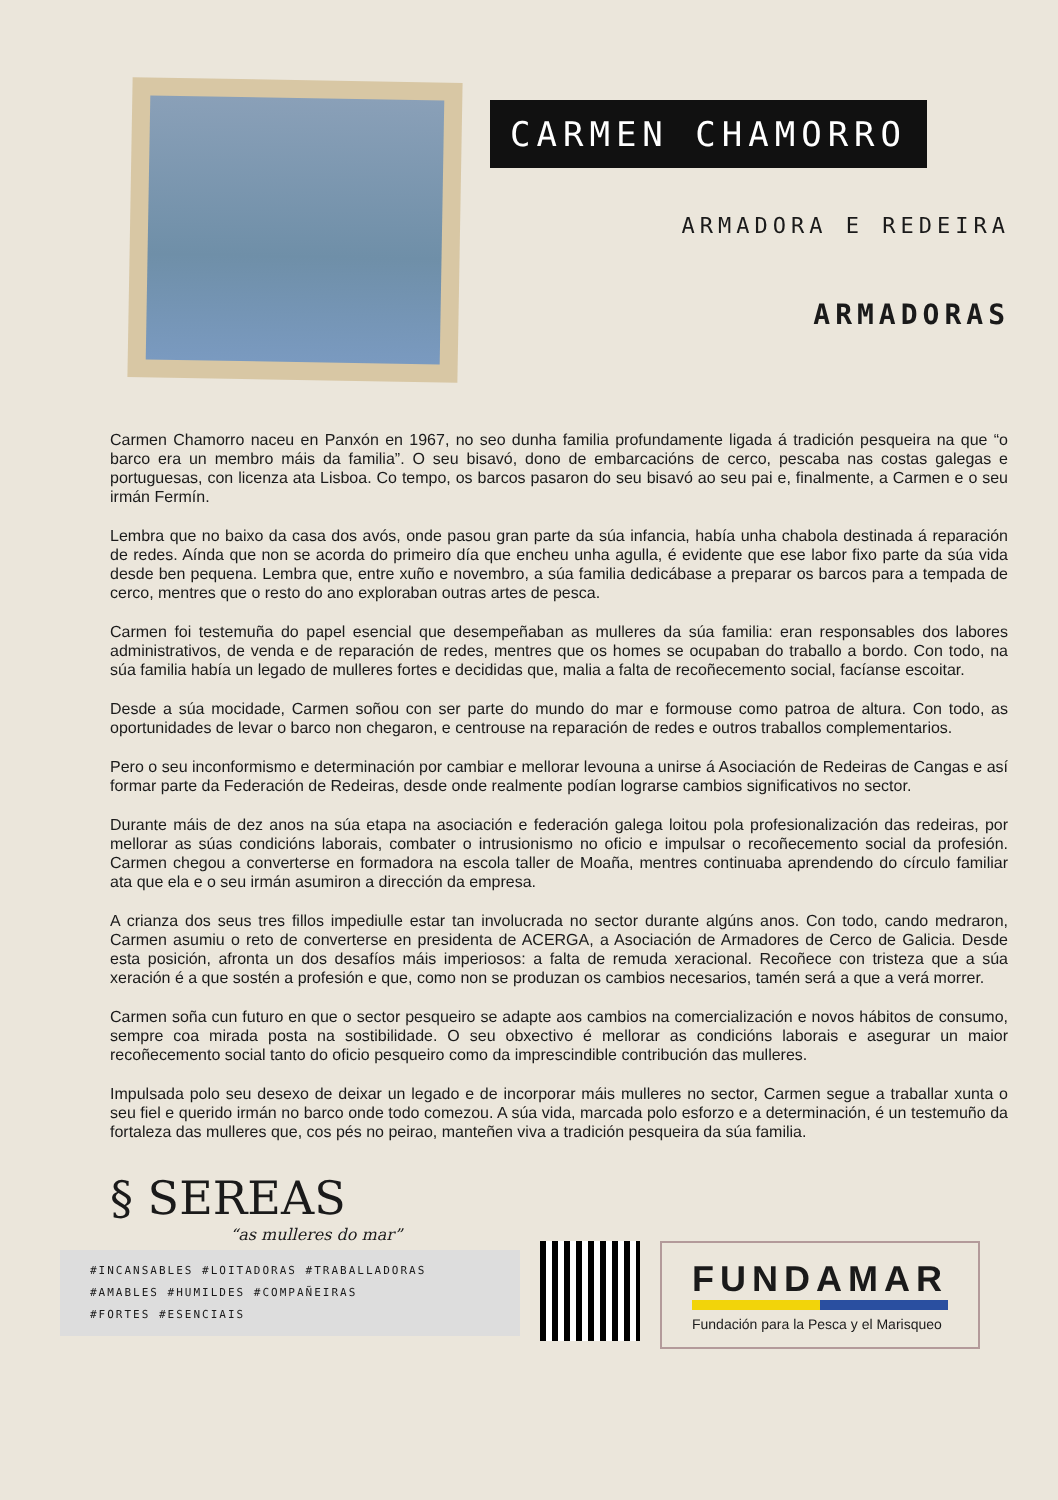CARMEN CHAMORRO
ARMADORA E REDEIRA
ARMADORAS
Carmen Chamorro naceu en Panxón en 1967, no seo dunha familia profundamente ligada á tradición pesqueira na que “o barco era un membro máis da familia”. O seu bisavó, dono de embarcacións de cerco, pescaba nas costas galegas e portuguesas, con licenza ata Lisboa. Co tempo, os barcos pasaron do seu bisavó ao seu pai e, finalmente, a Carmen e o seu irmán Fermín.
Lembra que no baixo da casa dos avós, onde pasou gran parte da súa infancia, había unha chabola destinada á reparación de redes. Aínda que non se acorda do primeiro día que encheu unha agulla, é evidente que ese labor fixo parte da súa vida desde ben pequena. Lembra que, entre xuño e novembro, a súa familia dedicábase a preparar os barcos para a tempada de cerco, mentres que o resto do ano exploraban outras artes de pesca.
Carmen foi testemuña do papel esencial que desempeñaban as mulleres da súa familia: eran responsables dos labores administrativos, de venda e de reparación de redes, mentres que os homes se ocupaban do traballo a bordo. Con todo, na súa familia había un legado de mulleres fortes e decididas que, malia a falta de recoñecemento social, facíanse escoitar.
Desde a súa mocidade, Carmen soñou con ser parte do mundo do mar e formouse como patroa de altura. Con todo, as oportunidades de levar o barco non chegaron, e centrouse na reparación de redes e outros traballos complementarios.
Pero o seu inconformismo e determinación por cambiar e mellorar levouna a unirse á Asociación de Redeiras de Cangas e así formar parte da Federación de Redeiras, desde onde realmente podían lograrse cambios significativos no sector.
Durante máis de dez anos na súa etapa na asociación e federación galega loitou pola profesionalización das redeiras, por mellorar as súas condicións laborais, combater o intrusionismo no oficio e impulsar o recoñecemento social da profesión. Carmen chegou a converterse en formadora na escola taller de Moaña, mentres continuaba aprendendo do círculo familiar ata que ela e o seu irmán asumiron a dirección da empresa.
A crianza dos seus tres fillos impediulle estar tan involucrada no sector durante algúns anos. Con todo, cando medraron, Carmen asumiu o reto de converterse en presidenta de ACERGA, a Asociación de Armadores de Cerco de Galicia. Desde esta posición, afronta un dos desafíos máis imperiosos: a falta de remuda xeracional. Recoñece con tristeza que a súa xeración é a que sostén a profesión e que, como non se produzan os cambios necesarios, tamén será a que a verá morrer.
Carmen soña cun futuro en que o sector pesqueiro se adapte aos cambios na comercialización e novos hábitos de consumo, sempre coa mirada posta na sostibilidade. O seu obxectivo é mellorar as condicións laborais e asegurar un maior recoñecemento social tanto do oficio pesqueiro como da imprescindible contribución das mulleres.
Impulsada polo seu desexo de deixar un legado e de incorporar máis mulleres no sector, Carmen segue a traballar xunta o seu fiel e querido irmán no barco onde todo comezou. A súa vida, marcada polo esforzo e a determinación, é un testemuño da fortaleza das mulleres que, cos pés no peirao, manteñen viva a tradición pesqueira da súa familia.
§ SEREAS
“as mulleres do mar”
#INCANSABLES #LOITADORAS #TRABALLADORAS
#AMABLES #HUMILDES #COMPAÑEIRAS
#FORTES #ESENCIAIS
FUNDAMAR
Fundación para la Pesca y el Marisqueo